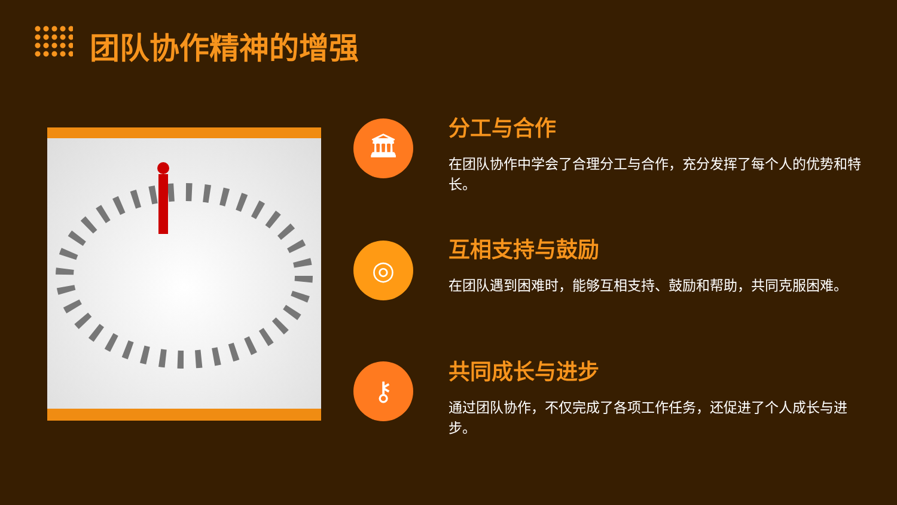团队协作精神的增强
🏛
分工与合作
在团队协作中学会了合理分工与合作，充分发挥了每个人的优势和特长。
◎
互相支持与鼓励
在团队遇到困难时，能够互相支持、鼓励和帮助，共同克服困难。
⚷
共同成长与进步
通过团队协作，不仅完成了各项工作任务，还促进了个人成长与进步。